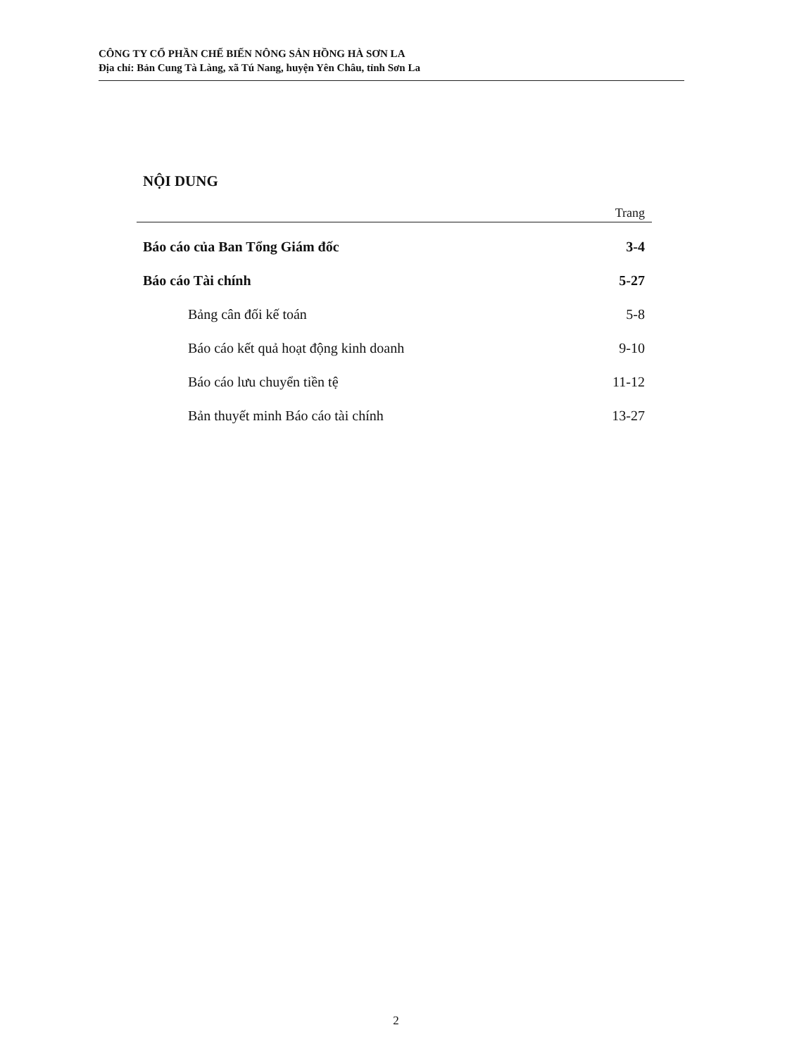CÔNG TY CỔ PHẦN CHẾ BIẾN NÔNG SẢN HỒNG HÀ SƠN LA
Địa chỉ: Bản Cung Tà Làng, xã Tú Nang, huyện Yên Châu, tỉnh Sơn La
NỘI DUNG
Trang
Báo cáo của Ban Tổng Giám đốc 3-4
Báo cáo Tài chính 5-27
Bảng cân đối kế toán 5-8
Báo cáo kết quả hoạt động kinh doanh 9-10
Báo cáo lưu chuyển tiền tệ 11-12
Bản thuyết minh Báo cáo tài chính 13-27
2